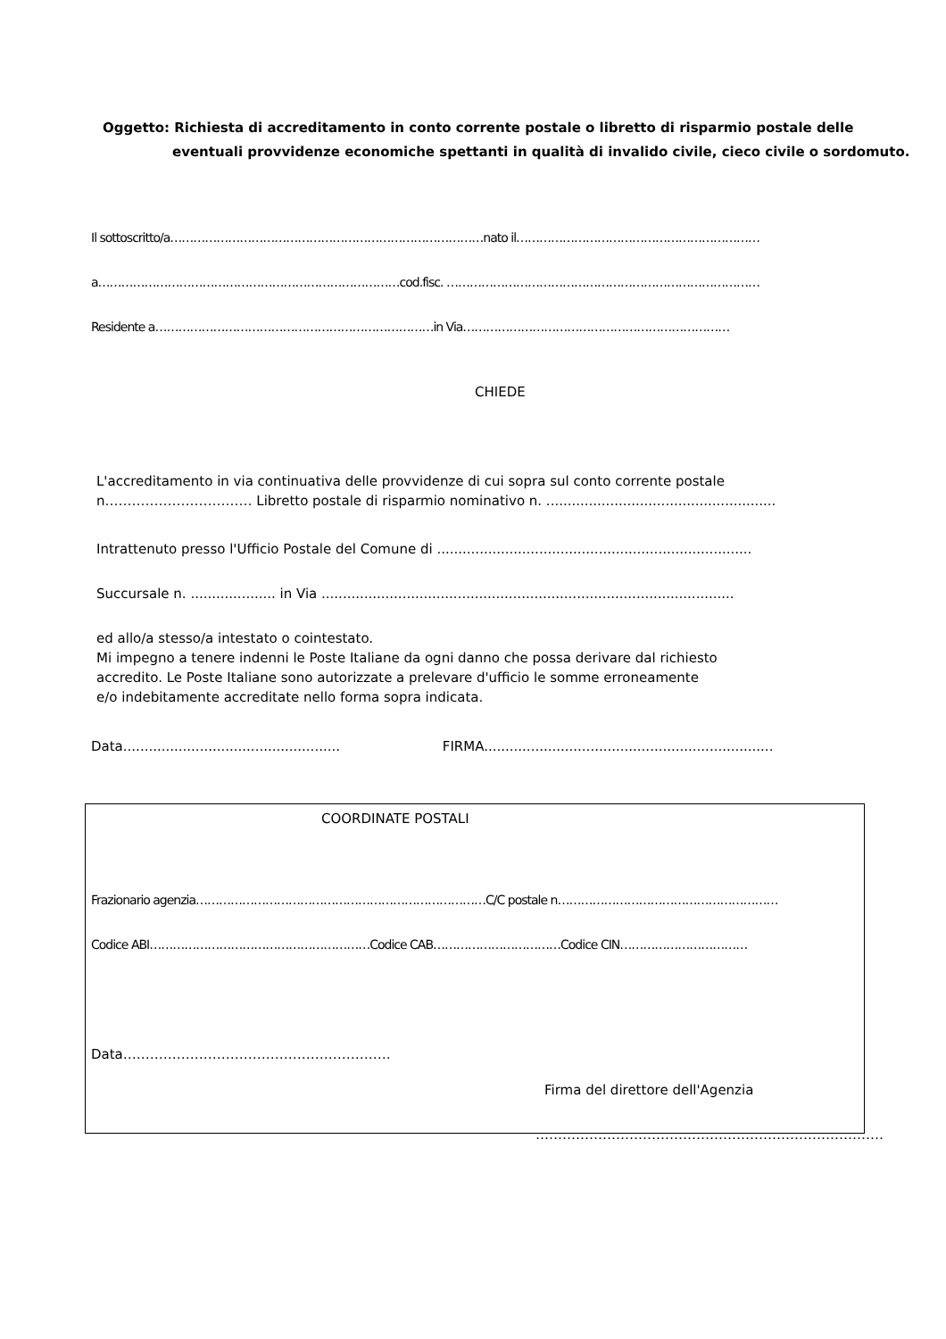Oggetto: Richiesta di accreditamento in conto corrente postale o libretto di risparmio postale delle
eventuali provvidenze economiche spettanti in qualità di invalido civile, cieco civile o sordomuto.
Il sottoscritto/a………………………………………………………………………nato il………………………………………………………
a……………………………………………………………………cod.fisc. ………………………………………………………………………
Residente a………………………………………………………………in Via……………………………………………………………
CHIEDE
L'accreditamento in via continuativa delle provvidenze di cui sopra sul conto corrente postale
n…………………………… Libretto postale di risparmio nominativo n. ......................................................
Intrattenuto presso l'Ufficio Postale del Comune di ..........................................................................
Succursale n. .................... in Via .................................................................................................
ed allo/a stesso/a intestato o cointestato.
Mi impegno a tenere indenni le Poste Italiane da ogni danno che possa derivare dal richiesto
accredito. Le Poste Italiane sono autorizzate a prelevare d'ufficio le somme erroneamente
e/o indebitamente accreditate nello forma sopra indicata.
Data................................................... FIRMA....................................................................
COORDINATE POSTALI
Frazionario agenzia…………………………………………………………………C/C postale n…………………………………………………
Codice ABI…………………………………………………Codice CAB……………………………Codice CIN……………………………
Data……………………………………………………
Firma del direttore dell'Agenzia
……………………………………………………………………